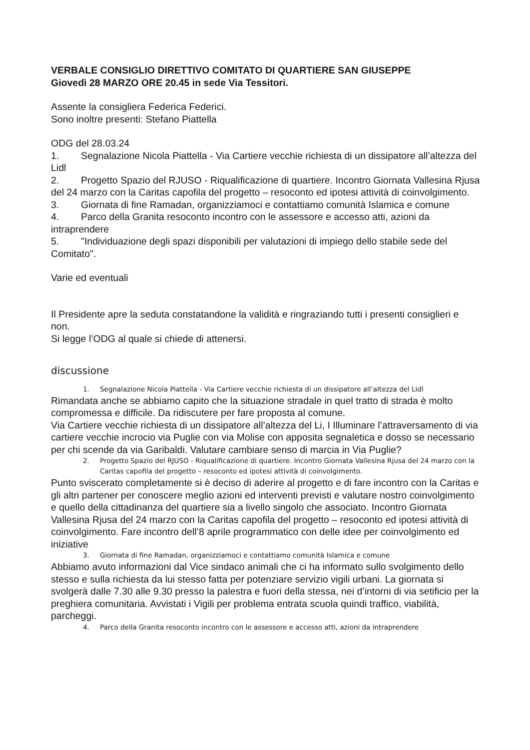VERBALE CONSIGLIO DIRETTIVO COMITATO DI QUARTIERE SAN GIUSEPPE
Giovedì 28 MARZO ORE 20.45 in sede Via Tessitori.
Assente la consigliera Federica Federici.
Sono inoltre presenti: Stefano Piattella
ODG del 28.03.24
1. Segnalazione Nicola Piattella - Via Cartiere vecchie richiesta di un dissipatore all’altezza del Lidl
2. Progetto Spazio del RJUSO - Riqualificazione di quartiere. Incontro Giornata Vallesina Rjusa del 24 marzo con la Caritas capofila del progetto – resoconto ed ipotesi attività di coinvolgimento.
3. Giornata di fine Ramadan, organizziamoci e contattiamo comunità Islamica e comune
4. Parco della Granita resoconto incontro con le assessore e accesso atti, azioni da intraprendere
5. "Individuazione degli spazi disponibili per valutazioni di impiego dello stabile sede del Comitato".
Varie ed eventuali
Il Presidente apre la seduta constatandone la validità e ringraziando tutti i presenti consiglieri e non.
Si legge l’ODG al quale si chiede di attenersi.
discussione
1. Segnalazione Nicola Piattella - Via Cartiere vecchie richiesta di un dissipatore all’altezza del Lidl
Rimandata anche se abbiamo capito che la situazione stradale in quel tratto di strada è molto compromessa e difficile. Da ridiscutere per fare proposta al comune.
Via Cartiere vecchie richiesta di un dissipatore all’altezza del Li, I Illuminare l’attraversamento di via cartiere vecchie incrocio via Puglie con via Molise con apposita segnaletica e dosso se necessario per chi scende da via Garibaldi. Valutare cambiare senso di marcia in Via Puglie?
2. Progetto Spazio del RJUSO - Riqualificazione di quartiere. Incontro Giornata Vallesina Rjusa del 24 marzo con la Caritas capofila del progetto – resoconto ed ipotesi attività di coinvolgimento.
Punto sviscerato completamente si è deciso di aderire al progetto e di fare incontro con la Caritas e gli altri partener per conoscere meglio azioni ed interventi previsti e valutare nostro coinvolgimento e quello della cittadinanza del quartiere sia a livello singolo che associato. Incontro Giornata Vallesina Rjusa del 24 marzo con la Caritas capofila del progetto – resoconto ed ipotesi attività di coinvolgimento. Fare incontro dell’8 aprile programmatico con delle idee per coinvolgimento ed iniziative
3. Giornata di fine Ramadan, organizziamoci e contattiamo comunità Islamica e comune
Abbiamo avuto informazioni dal Vice sindaco animali che ci ha informato sullo svolgimento dello stesso e sulla richiesta da lui stesso fatta per potenziare servizio vigili urbani. La giornata si svolgerà dalle 7.30 alle 9.30 presso la palestra e fuori della stessa, nei d’intorni di via setificio per la preghiera comunitaria. Avvistati i Vigili per problema entrata scuola quindi traffico, viabilità, parcheggi.
4. Parco della Granita resoconto incontro con le assessore e accesso atti, azioni da intraprendere